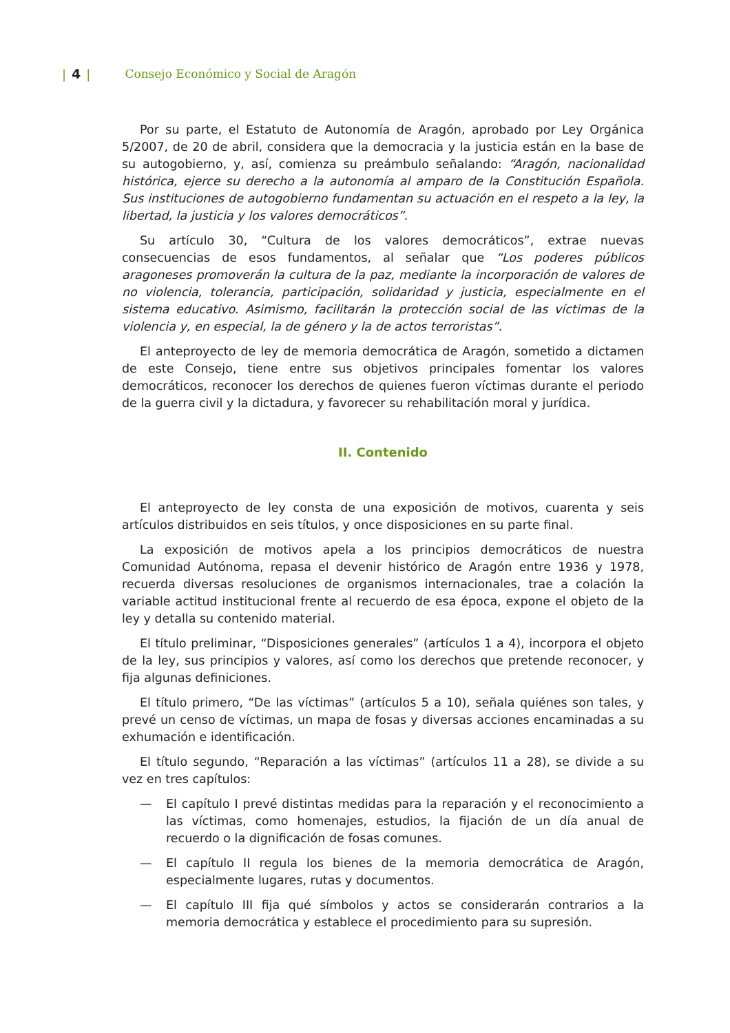| 4 | Consejo Económico y Social de Aragón
Por su parte, el Estatuto de Autonomía de Aragón, aprobado por Ley Orgánica 5/2007, de 20 de abril, considera que la democracia y la justicia están en la base de su autogobierno, y, así, comienza su preámbulo señalando: “Aragón, nacionalidad histórica, ejerce su derecho a la autonomía al amparo de la Constitución Española. Sus instituciones de autogobierno fundamentan su actuación en el respeto a la ley, la libertad, la justicia y los valores democráticos”.
Su artículo 30, “Cultura de los valores democráticos”, extrae nuevas consecuencias de esos fundamentos, al señalar que “Los poderes públicos aragoneses promoverán la cultura de la paz, mediante la incorporación de valores de no violencia, tolerancia, participación, solidaridad y justicia, especialmente en el sistema educativo. Asimismo, facilitarán la protección social de las víctimas de la violencia y, en especial, la de género y la de actos terroristas”.
El anteproyecto de ley de memoria democrática de Aragón, sometido a dictamen de este Consejo, tiene entre sus objetivos principales fomentar los valores democráticos, reconocer los derechos de quienes fueron víctimas durante el periodo de la guerra civil y la dictadura, y favorecer su rehabilitación moral y jurídica.
II. Contenido
El anteproyecto de ley consta de una exposición de motivos, cuarenta y seis artículos distribuidos en seis títulos, y once disposiciones en su parte final.
La exposición de motivos apela a los principios democráticos de nuestra Comunidad Autónoma, repasa el devenir histórico de Aragón entre 1936 y 1978, recuerda diversas resoluciones de organismos internacionales, trae a colación la variable actitud institucional frente al recuerdo de esa época, expone el objeto de la ley y detalla su contenido material.
El título preliminar, “Disposiciones generales” (artículos 1 a 4), incorpora el objeto de la ley, sus principios y valores, así como los derechos que pretende reconocer, y fija algunas definiciones.
El título primero, “De las víctimas” (artículos 5 a 10), señala quiénes son tales, y prevé un censo de víctimas, un mapa de fosas y diversas acciones encaminadas a su exhumación e identificación.
El título segundo, “Reparación a las víctimas” (artículos 11 a 28), se divide a su vez en tres capítulos:
— El capítulo I prevé distintas medidas para la reparación y el reconocimiento a las víctimas, como homenajes, estudios, la fijación de un día anual de recuerdo o la dignificación de fosas comunes.
— El capítulo II regula los bienes de la memoria democrática de Aragón, especialmente lugares, rutas y documentos.
— El capítulo III fija qué símbolos y actos se considerarán contrarios a la memoria democrática y establece el procedimiento para su supresión.